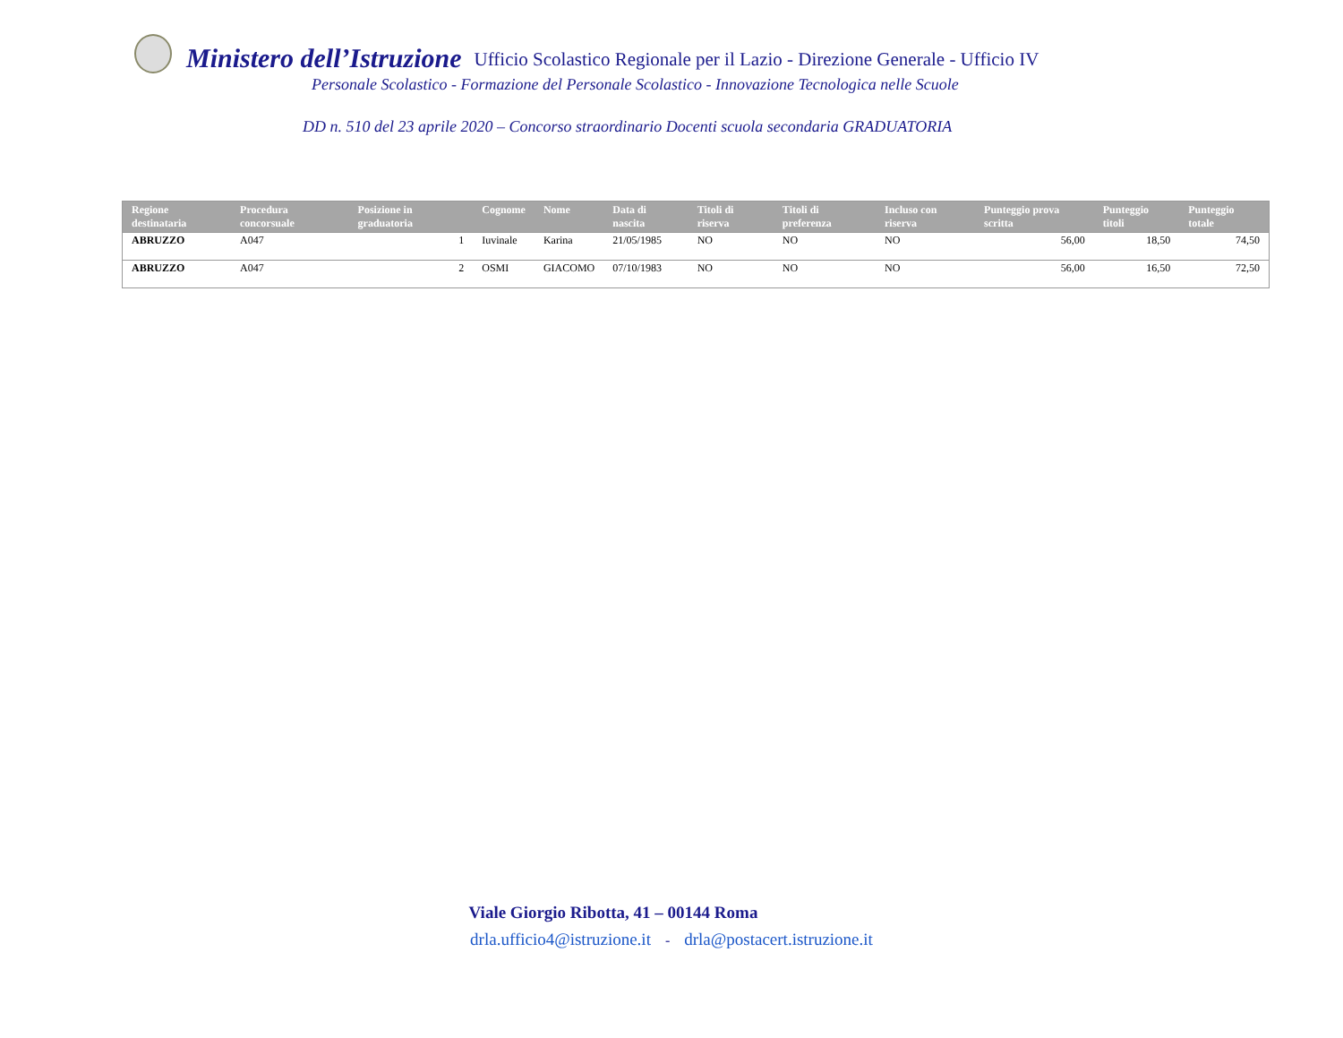Ministero dell’Istruzione Ufficio Scolastico Regionale per il Lazio - Direzione Generale - Ufficio IV
Personale Scolastico - Formazione del Personale Scolastico - Innovazione Tecnologica nelle Scuole
DD n. 510 del 23 aprile 2020 – Concorso straordinario Docenti scuola secondaria GRADUATORIA
| Regione destinataria | Procedura concorsuale | Posizione in graduatoria | Cognome | Nome | Data di nascita | Titoli di riserva | Titoli di preferenza | Incluso con riserva | Punteggio prova scritta | Punteggio titoli | Punteggio totale |
| --- | --- | --- | --- | --- | --- | --- | --- | --- | --- | --- | --- |
| ABRUZZO | A047 | 1 | Iuvinale | Karina | 21/05/1985 | NO | NO | NO | 56,00 | 18,50 | 74,50 |
| ABRUZZO | A047 | 2 | OSMI | GIACOMO | 07/10/1983 | NO | NO | NO | 56,00 | 16,50 | 72,50 |
Viale Giorgio Ribotta, 41 – 00144 Roma
drla.ufficio4@istruzione.it - drla@postacert.istruzione.it